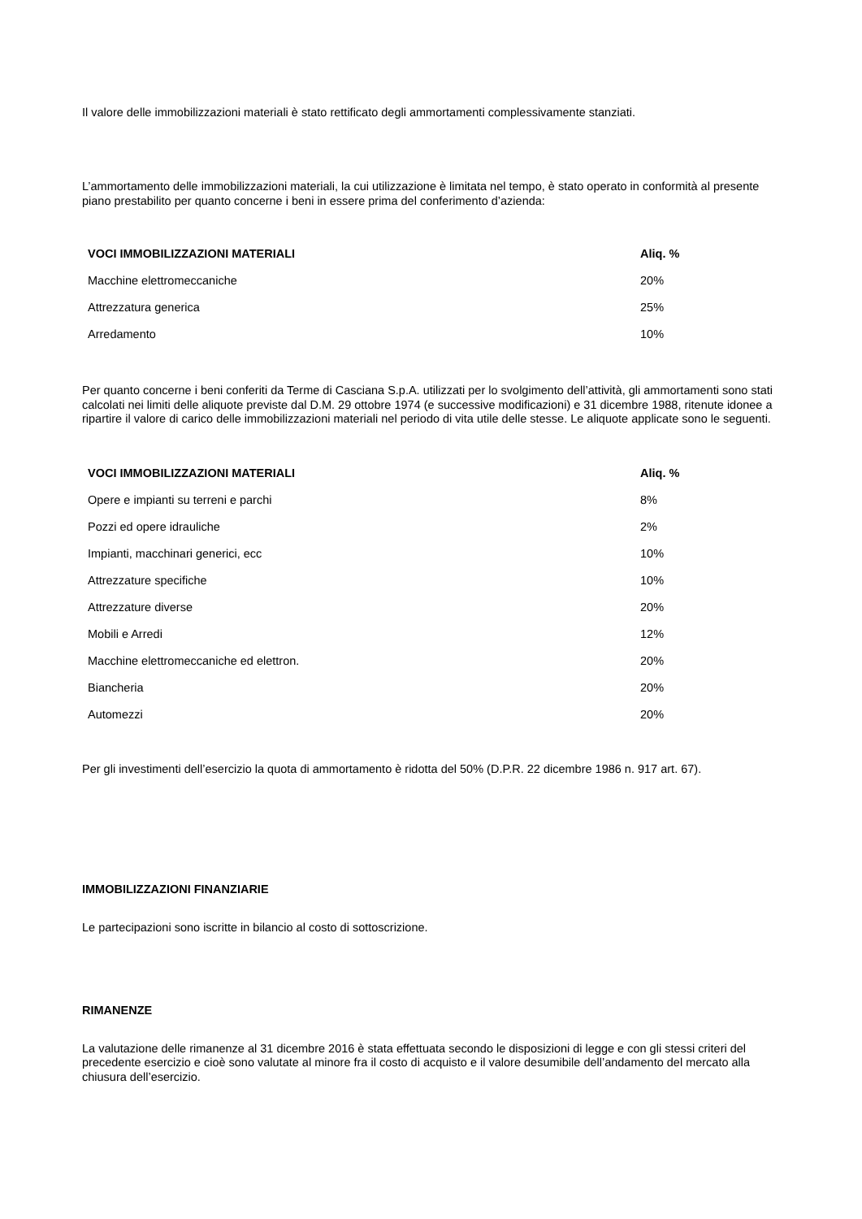Il valore delle immobilizzazioni materiali è stato rettificato degli ammortamenti complessivamente stanziati.
L’ammortamento delle immobilizzazioni materiali, la cui utilizzazione è limitata nel tempo, è stato operato in conformità al presente piano prestabilito per quanto concerne i beni in essere prima del conferimento d’azienda:
| VOCI IMMOBILIZZAZIONI MATERIALI | Aliq. % |
| --- | --- |
| Macchine elettromeccaniche | 20% |
| Attrezzatura generica | 25% |
| Arredamento | 10% |
Per quanto concerne i beni conferiti da Terme di Casciana S.p.A. utilizzati per lo svolgimento dell’attività, gli ammortamenti sono stati calcolati nei limiti delle aliquote previste dal D.M. 29 ottobre 1974 (e successive modificazioni) e 31 dicembre 1988, ritenute idonee a ripartire il valore di carico delle immobilizzazioni materiali nel periodo di vita utile delle stesse. Le aliquote applicate sono le seguenti.
| VOCI IMMOBILIZZAZIONI MATERIALI | Aliq. % |
| --- | --- |
| Opere e impianti su terreni e parchi | 8% |
| Pozzi ed opere idrauliche | 2% |
| Impianti, macchinari generici, ecc | 10% |
| Attrezzature specifiche | 10% |
| Attrezzature diverse | 20% |
| Mobili e Arredi | 12% |
| Macchine elettromeccaniche ed elettron. | 20% |
| Biancheria | 20% |
| Automezzi | 20% |
Per gli investimenti dell’esercizio la quota di ammortamento è ridotta del 50% (D.P.R. 22 dicembre 1986 n. 917 art. 67).
IMMOBILIZZAZIONI FINANZIARIE
Le partecipazioni sono iscritte in bilancio al costo di sottoscrizione.
RIMANENZE
La valutazione delle rimanenze al 31 dicembre 2016 è stata effettuata secondo le disposizioni di legge e con gli stessi criteri del precedente esercizio e cioè sono valutate al minore fra il costo di acquisto e il valore desumibile dell’andamento del mercato alla chiusura dell’esercizio.